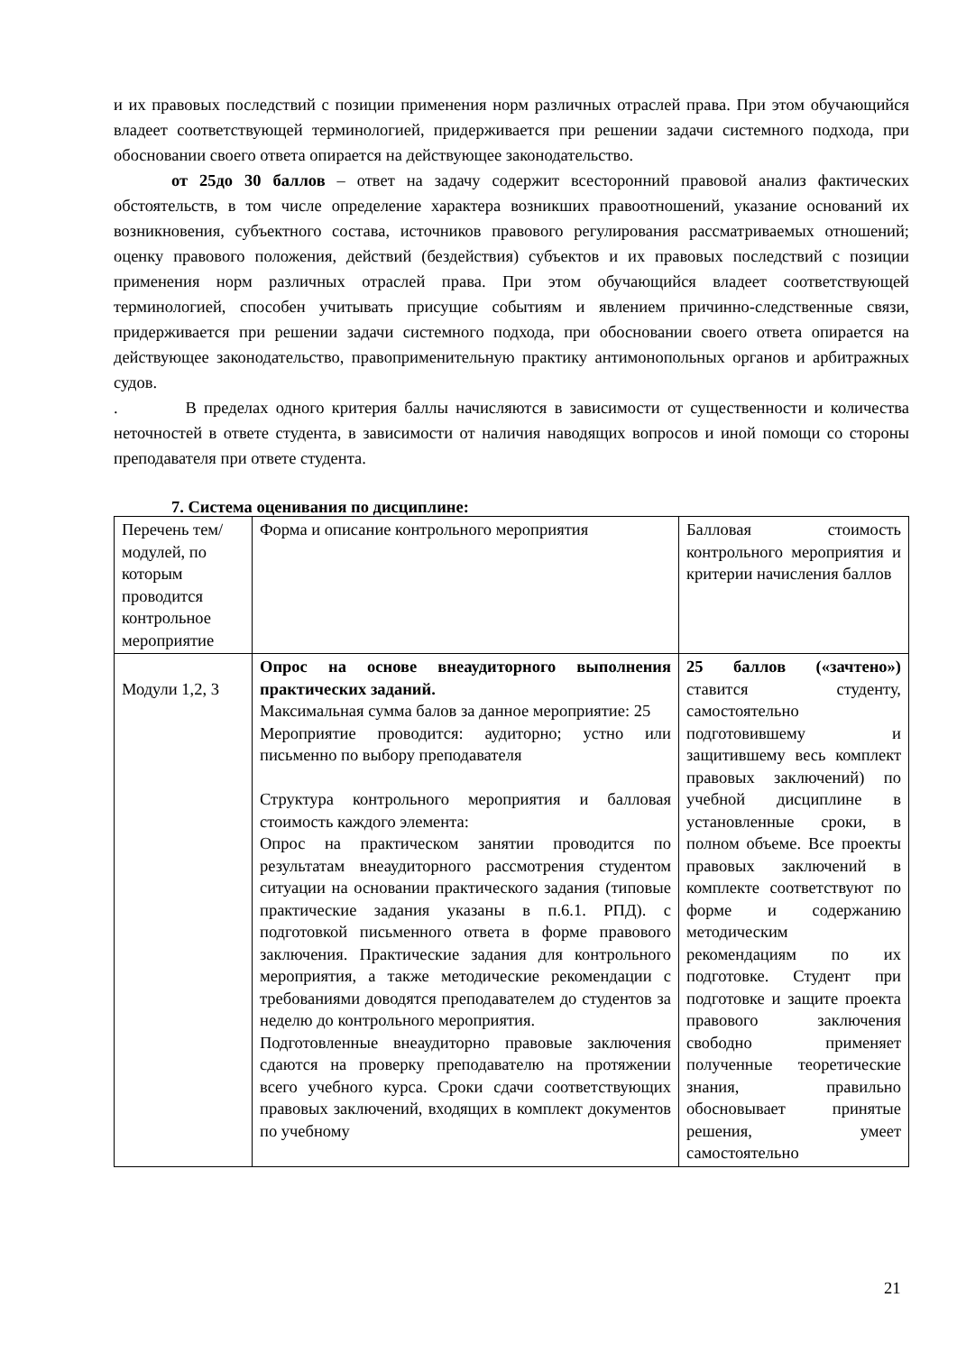и их правовых последствий с позиции применения норм различных отраслей права. При этом обучающийся владеет соответствующей терминологией, придерживается при решении задачи системного подхода, при обосновании своего ответа опирается на действующее законодательство.
от 25до 30 баллов – ответ на задачу содержит всесторонний правовой анализ фактических обстоятельств, в том числе определение характера возникших правоотношений, указание оснований их возникновения, субъектного состава, источников правового регулирования рассматриваемых отношений; оценку правового положения, действий (бездействия) субъектов и их правовых последствий с позиции применения норм различных отраслей права. При этом обучающийся владеет соответствующей терминологией, способен учитывать присущие событиям и явлением причинно-следственные связи, придерживается при решении задачи системного подхода, при обосновании своего ответа опирается на действующее законодательство, правоприменительную практику антимонопольных органов и арбитражных судов.
. В пределах одного критерия баллы начисляются в зависимости от существенности и количества неточностей в ответе студента, в зависимости от наличия наводящих вопросов и иной помощи со стороны преподавателя при ответе студента.
7. Система оценивания по дисциплине:
| Перечень тем/модулей, по которым проводится контрольное мероприятие | Форма и описание контрольного мероприятия | Балловая стоимость контрольного мероприятия и критерии начисления баллов |
| Модули 1,2, 3 | Опрос на основе внеаудиторного выполнения практических заданий. Максимальная сумма балов за данное мероприятие: 25 Мероприятие проводится: аудиторно; устно или письменно по выбору преподавателя Структура контрольного мероприятия и балловая стоимость каждого элемента: Опрос на практическом занятии проводится по результатам внеаудиторного рассмотрения студентом ситуации на основании практического задания (типовые практические задания указаны в п.6.1. РПД). с подготовкой письменного ответа в форме правового заключения. Практические задания для контрольного мероприятия, а также методические рекомендации с требованиями доводятся преподавателем до студентов за неделю до контрольного мероприятия. Подготовленные внеаудиторно правовые заключения сдаются на проверку преподавателю на протяжении всего учебного курса. Сроки сдачи соответствующих правовых заключений, входящих в комплект документов по учебному | 25 баллов («зачтено») ставится студенту, самостоятельно подготовившему и защитившему весь комплект правовых заключений) по учебной дисциплине в установленные сроки, в полном объеме. Все проекты правовых заключений в комплекте соответствуют по форме и содержанию методическим рекомендациям по их подготовке. Студент при подготовке и защите проекта правового заключения свободно применяет полученные теоретические знания, правильно обосновывает принятые решения, умеет самостоятельно |
21